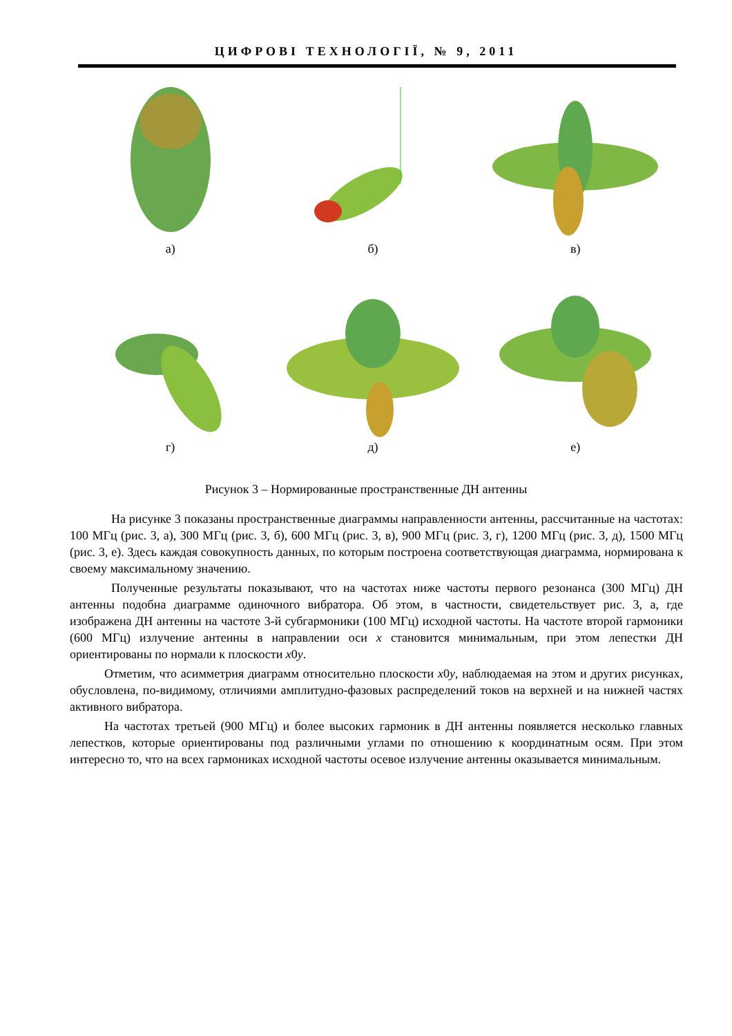ЦИФРОВІ ТЕХНОЛОГІЇ, № 9, 2011
а) б) в)
г) д) е)
Рисунок 3 – Нормированные пространственные ДН антенны
На рисунке 3 показаны пространственные диаграммы направленности антенны, рассчитанные на частотах: 100 МГц (рис. 3, а), 300 МГц (рис. 3, б), 600 МГц (рис. 3, в), 900 МГц (рис. 3, г), 1200 МГц (рис. 3, д), 1500 МГц (рис. 3, е). Здесь каждая совокупность данных, по которым построена соответствующая диаграмма, нормирована к своему максимальному значению.
Полученные результаты показывают, что на частотах ниже частоты первого резонанса (300 МГц) ДН антенны подобна диаграмме одиночного вибратора. Об этом, в частности, свидетельствует рис. 3, а, где изображена ДН антенны на частоте 3-й субгармоники (100 МГц) исходной частоты. На частоте второй гармоники (600 МГц) излучение антенны в направлении оси x становится минимальным, при этом лепестки ДН ориентированы по нормали к плоскости x0y.
Отметим, что асимметрия диаграмм относительно плоскости x0y, наблюдаемая на этом и других рисунках, обусловлена, по-видимому, отличиями амплитудно-фазовых распределений токов на верхней и на нижней частях активного вибратора.
На частотах третьей (900 МГц) и более высоких гармоник в ДН антенны появляется несколько главных лепестков, которые ориентированы под различными углами по отношению к координатным осям. При этом интересно то, что на всех гармониках исходной частоты осевое излучение антенны оказывается минимальным.